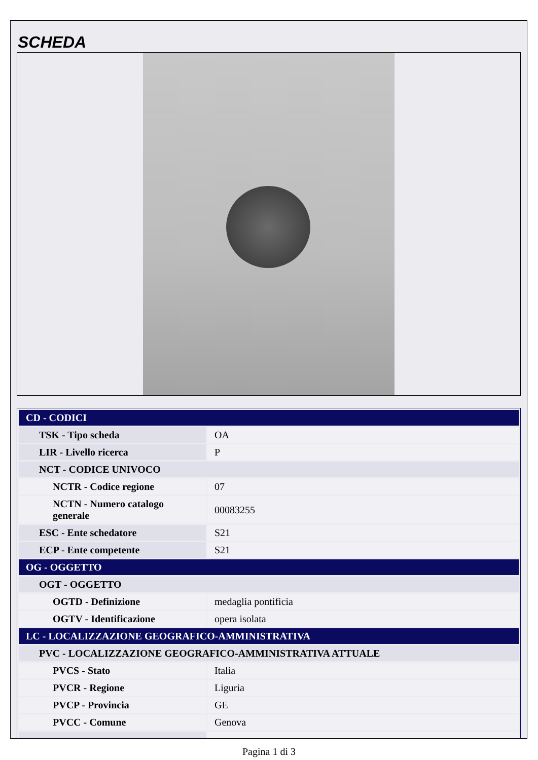SCHEDA
| CD - CODICI | |
| TSK - Tipo scheda | OA |
| LIR - Livello ricerca | P |
| NCT - CODICE UNIVOCO | |
| NCTR - Codice regione | 07 |
| NCTN - Numero catalogo generale | 00083255 |
| ESC - Ente schedatore | S21 |
| ECP - Ente competente | S21 |
| OG - OGGETTO | |
| OGT - OGGETTO | |
| OGTD - Definizione | medaglia pontificia |
| OGTV - Identificazione | opera isolata |
| LC - LOCALIZZAZIONE GEOGRAFICO-AMMINISTRATIVA | |
| PVC - LOCALIZZAZIONE GEOGRAFICO-AMMINISTRATIVA ATTUALE | |
| PVCS - Stato | Italia |
| PVCR - Regione | Liguria |
| PVCP - Provincia | GE |
| PVCC - Comune | Genova |
Pagina 1 di 3